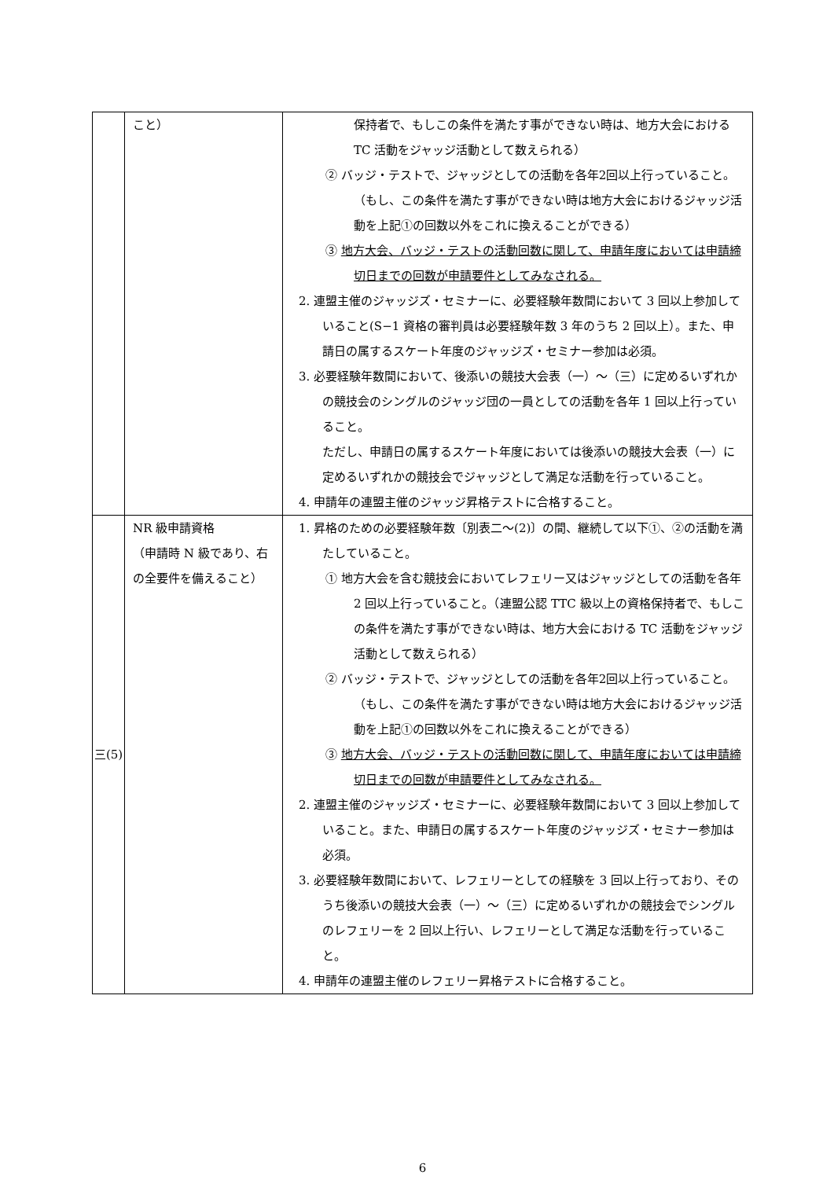| | こと） | 保持者で、もしこの条件を満たす事ができない時は、地方大会における TC 活動をジャッジ活動として数えられる） ② バッジ・テストで、ジャッジとしての活動を各年2回以上行っていること。（もし、この条件を満たす事ができない時は地方大会におけるジャッジ活動を上記①の回数以外をこれに換えることができる） ③ 地方大会、バッジ・テストの活動回数に関して、申請年度においては申請締切日までの回数が申請要件としてみなされる。 2. 連盟主催のジャッジズ・セミナーに、必要経験年数間において 3 回以上参加していること(S−1 資格の審判員は必要経験年数 3 年のうち 2 回以上）。また、申請日の属するスケート年度のジャッジズ・セミナー参加は必須。 3. 必要経験年数間において、後添いの競技大会表（一）～（三）に定めるいずれかの競技会のシングルのジャッジ団の一員としての活動を各年 1 回以上行っていること。 ただし、申請日の属するスケート年度においては後添いの競技大会表（一）に定めるいずれかの競技会でジャッジとして満足な活動を行っていること。 4. 申請年の連盟主催のジャッジ昇格テストに合格すること。 |
| 三(5) | NR 級申請資格 （申請時 N 級であり、右の全要件を備えること） | 1. 昇格のための必要経験年数〔別表二～(2)〕の間、継続して以下①、②の活動を満たしていること。 ① 地方大会を含む競技会においてレフェリー又はジャッジとしての活動を各年 2 回以上行っていること。（連盟公認 TTC 級以上の資格保持者で、もしこの条件を満たす事ができない時は、地方大会における TC 活動をジャッジ活動として数えられる） ② バッジ・テストで、ジャッジとしての活動を各年2回以上行っていること。（もし、この条件を満たす事ができない時は地方大会におけるジャッジ活動を上記①の回数以外をこれに換えることができる） ③ 地方大会、バッジ・テストの活動回数に関して、申請年度においては申請締切日までの回数が申請要件としてみなされる。 2. 連盟主催のジャッジズ・セミナーに、必要経験年数間において 3 回以上参加していること。また、申請日の属するスケート年度のジャッジズ・セミナー参加は必須。 3. 必要経験年数間において、レフェリーとしての経験を 3 回以上行っており、そのうち後添いの競技大会表（一）～（三）に定めるいずれかの競技会でシングルのレフェリーを 2 回以上行い、レフェリーとして満足な活動を行っていること。 4. 申請年の連盟主催のレフェリー昇格テストに合格すること。 |
6